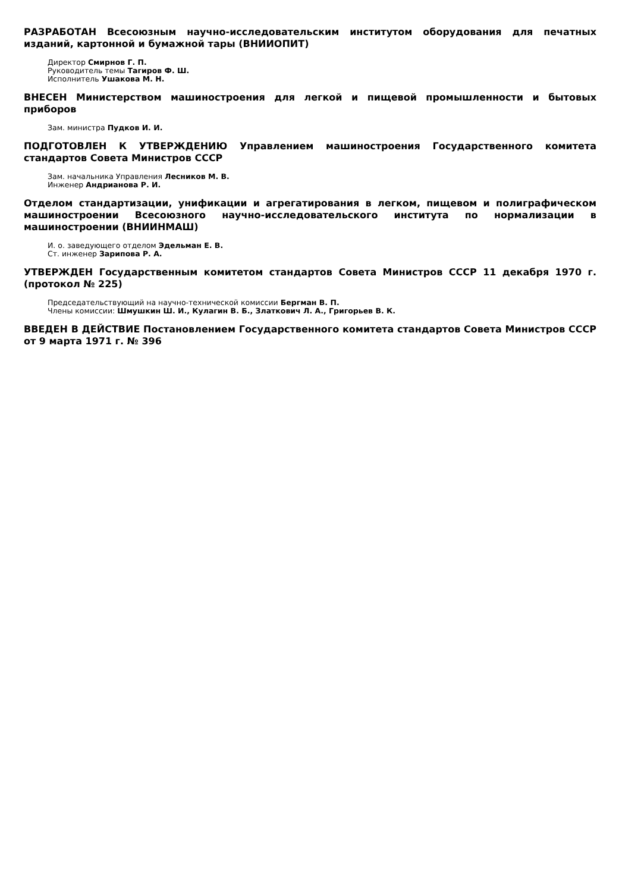РАЗРАБОТАН Всесоюзным научно-исследовательским институтом оборудования для печатных изданий, картонной и бумажной тары (ВНИИОПИТ)
Директор Смирнов Г. П.
Руководитель темы Тагиров Ф. Ш.
Исполнитель Ушакова М. Н.
ВНЕСЕН Министерством машиностроения для легкой и пищевой промышленности и бытовых приборов
Зам. министра Пудков И. И.
ПОДГОТОВЛЕН К УТВЕРЖДЕНИЮ Управлением машиностроения Государственного комитета стандартов Совета Министров СССР
Зам. начальника Управления Лесников М. В.
Инженер Андрианова Р. И.
Отделом стандартизации, унификации и агрегатирования в легком, пищевом и полиграфическом машиностроении Всесоюзного научно-исследовательского института по нормализации в машиностроении (ВНИИНМАШ)
И. о. заведующего отделом Эдельман Е. В.
Ст. инженер Зарипова Р. А.
УТВЕРЖДЕН Государственным комитетом стандартов Совета Министров СССР 11 декабря 1970 г. (протокол № 225)
Председательствующий на научно-технической комиссии Бергман В. П.
Члены комиссии: Шмушкин Ш. И., Кулагин В. Б., Златкович Л. А., Григорьев В. К.
ВВЕДЕН В ДЕЙСТВИЕ Постановлением Государственного комитета стандартов Совета Министров СССР от 9 марта 1971 г. № 396